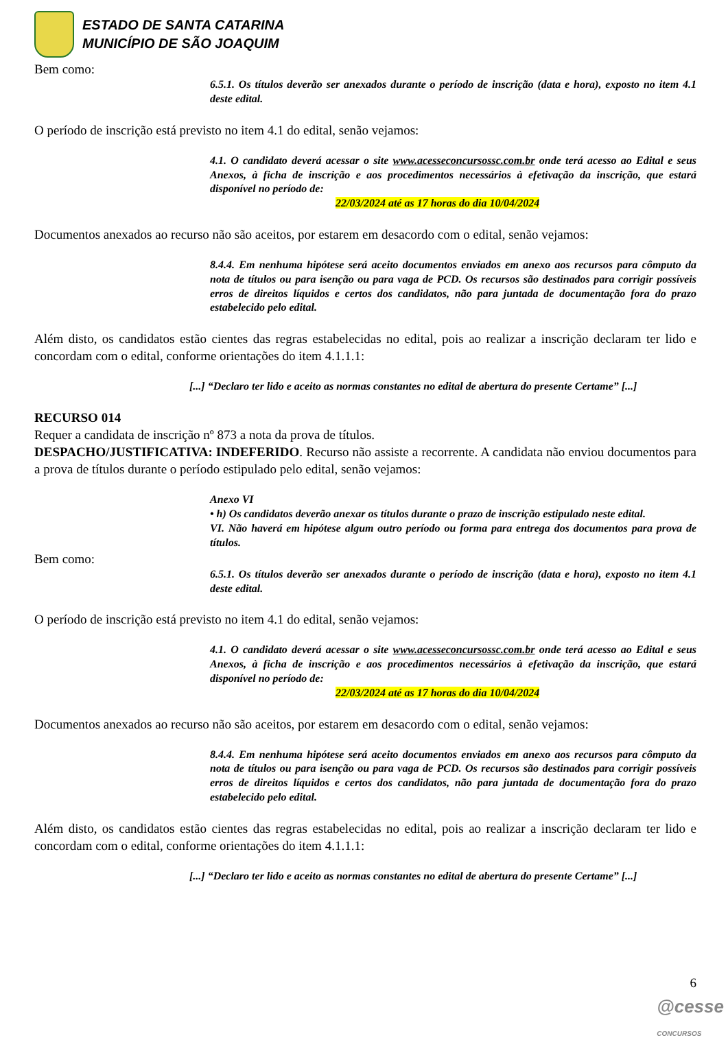ESTADO DE SANTA CATARINA
MUNICÍPIO DE SÃO JOAQUIM
Bem como:
6.5.1. Os títulos deverão ser anexados durante o período de inscrição (data e hora), exposto no item 4.1 deste edital.
O período de inscrição está previsto no item 4.1 do edital, senão vejamos:
4.1. O candidato deverá acessar o site www.acesseconcursossc.com.br onde terá acesso ao Edital e seus Anexos, à ficha de inscrição e aos procedimentos necessários à efetivação da inscrição, que estará disponível no período de:
22/03/2024 até as 17 horas do dia 10/04/2024
Documentos anexados ao recurso não são aceitos, por estarem em desacordo com o edital, senão vejamos:
8.4.4. Em nenhuma hipótese será aceito documentos enviados em anexo aos recursos para cômputo da nota de títulos ou para isenção ou para vaga de PCD. Os recursos são destinados para corrigir possíveis erros de direitos líquidos e certos dos candidatos, não para juntada de documentação fora do prazo estabelecido pelo edital.
Além disto, os candidatos estão cientes das regras estabelecidas no edital, pois ao realizar a inscrição declaram ter lido e concordam com o edital, conforme orientações do item 4.1.1.1:
[...] “Declaro ter lido e aceito as normas constantes no edital de abertura do presente Certame” [...]
RECURSO 014
Requer a candidata de inscrição nº 873 a nota da prova de títulos.
DESPACHO/JUSTIFICATIVA: INDEFERIDO. Recurso não assiste a recorrente. A candidata não enviou documentos para a prova de títulos durante o período estipulado pelo edital, senão vejamos:
Anexo VI
• h) Os candidatos deverão anexar os títulos durante o prazo de inscrição estipulado neste edital.
VI. Não haverá em hipótese algum outro período ou forma para entrega dos documentos para prova de títulos.
Bem como:
6.5.1. Os títulos deverão ser anexados durante o período de inscrição (data e hora), exposto no item 4.1 deste edital.
O período de inscrição está previsto no item 4.1 do edital, senão vejamos:
4.1. O candidato deverá acessar o site www.acesseconcursossc.com.br onde terá acesso ao Edital e seus Anexos, à ficha de inscrição e aos procedimentos necessários à efetivação da inscrição, que estará disponível no período de:
22/03/2024 até as 17 horas do dia 10/04/2024
Documentos anexados ao recurso não são aceitos, por estarem em desacordo com o edital, senão vejamos:
8.4.4. Em nenhuma hipótese será aceito documentos enviados em anexo aos recursos para cômputo da nota de títulos ou para isenção ou para vaga de PCD. Os recursos são destinados para corrigir possíveis erros de direitos líquidos e certos dos candidatos, não para juntada de documentação fora do prazo estabelecido pelo edital.
Além disto, os candidatos estão cientes das regras estabelecidas no edital, pois ao realizar a inscrição declaram ter lido e concordam com o edital, conforme orientações do item 4.1.1.1:
[...] “Declaro ter lido e aceito as normas constantes no edital de abertura do presente Certame” [...]
6
@cesse
CONCURSOS